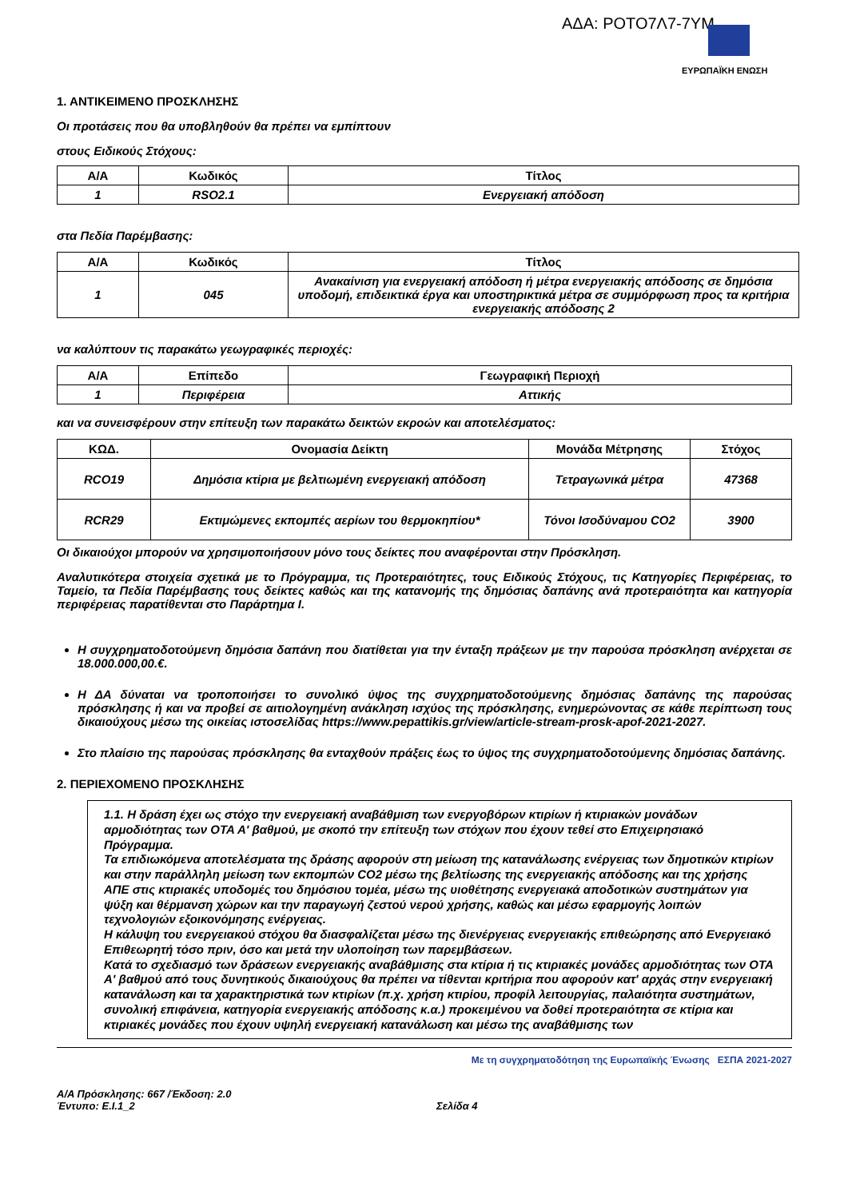ΑΔΑ: ΡΟΤΟ7Λ7-7ΥΜ
ΕΥΡΩΠΑΪΚΗ ΕΝΩΣΗ
1. ΑΝΤΙΚΕΙΜΕΝΟ ΠΡΟΣΚΛΗΣΗΣ
Οι προτάσεις που θα υποβληθούν θα πρέπει να εμπίπτουν
στους Ειδικούς Στόχους:
| Α/Α | Κωδικός | Τίτλος |
| --- | --- | --- |
| 1 | RSO2.1 | Ενεργειακή απόδοση |
στα Πεδία Παρέμβασης:
| Α/Α | Κωδικός | Τίτλος |
| --- | --- | --- |
| 1 | 045 | Ανακαίνιση για ενεργειακή απόδοση ή μέτρα ενεργειακής απόδοσης σε δημόσια υποδομή, επιδεικτικά έργα και υποστηρικτικά μέτρα σε συμμόρφωση προς τα κριτήρια ενεργειακής απόδοσης 2 |
να καλύπτουν τις παρακάτω γεωγραφικές περιοχές:
| Α/Α | Επίπεδο | Γεωγραφική Περιοχή |
| --- | --- | --- |
| 1 | Περιφέρεια | Αττικής |
και να συνεισφέρουν στην επίτευξη των παρακάτω δεικτών εκροών και αποτελέσματος:
| ΚΩΔ. | Ονομασία Δείκτη | Μονάδα Μέτρησης | Στόχος |
| --- | --- | --- | --- |
| RCO19 | Δημόσια κτίρια με βελτιωμένη ενεργειακή απόδοση | Τετραγωνικά μέτρα | 47368 |
| RCR29 | Εκτιμώμενες εκπομπές αερίων του θερμοκηπίου* | Τόνοι Ισοδύναμου CO2 | 3900 |
Οι δικαιούχοι μπορούν να χρησιμοποιήσουν μόνο τους δείκτες που αναφέρονται στην Πρόσκληση.
Αναλυτικότερα στοιχεία σχετικά με το Πρόγραμμα, τις Προτεραιότητες, τους Ειδικούς Στόχους, τις Κατηγορίες Περιφέρειας, το Ταμείο, τα Πεδία Παρέμβασης τους δείκτες καθώς και της κατανομής της δημόσιας δαπάνης ανά προτεραιότητα και κατηγορία περιφέρειας παρατίθενται στο Παράρτημα Ι.
Η συγχρηματοδοτούμενη δημόσια δαπάνη που διατίθεται για την ένταξη πράξεων με την παρούσα πρόσκληση ανέρχεται σε 18.000.000,00.€.
Η ΔΑ δύναται να τροποποιήσει το συνολικό ύψος της συγχρηματοδοτούμενης δημόσιας δαπάνης της παρούσας πρόσκλησης ή και να προβεί σε αιτιολογημένη ανάκληση ισχύος της πρόσκλησης, ενημερώνοντας σε κάθε περίπτωση τους δικαιούχους μέσω της οικείας ιστοσελίδας https://www.pepattikis.gr/view/article-stream-prosk-apof-2021-2027.
Στο πλαίσιο της παρούσας πρόσκλησης θα ενταχθούν πράξεις έως το ύψος της συγχρηματοδοτούμενης δημόσιας δαπάνης.
2. ΠΕΡΙΕΧΟΜΕΝΟ ΠΡΟΣΚΛΗΣΗΣ
1.1. Η δράση έχει ως στόχο την ενεργειακή αναβάθμιση των ενεργοβόρων κτιρίων ή κτιριακών μονάδων αρμοδιότητας των ΟΤΑ Α' βαθμού, με σκοπό την επίτευξη των στόχων που έχουν τεθεί στο Επιχειρησιακό Πρόγραμμα.
Τα επιδιωκόμενα αποτελέσματα της δράσης αφορούν στη μείωση της κατανάλωσης ενέργειας των δημοτικών κτιρίων και στην παράλληλη μείωση των εκπομπών CO2 μέσω της βελτίωσης της ενεργειακής απόδοσης και της χρήσης ΑΠΕ στις κτιριακές υποδομές του δημόσιου τομέα, μέσω της υιοθέτησης ενεργειακά αποδοτικών συστημάτων για ψύξη και θέρμανση χώρων και την παραγωγή ζεστού νερού χρήσης, καθώς και μέσω εφαρμογής λοιπών τεχνολογιών εξοικονόμησης ενέργειας.
Η κάλυψη του ενεργειακού στόχου θα διασφαλίζεται μέσω της διενέργειας ενεργειακής επιθεώρησης από Ενεργειακό Επιθεωρητή τόσο πριν, όσο και μετά την υλοποίηση των παρεμβάσεων.
Κατά το σχεδιασμό των δράσεων ενεργειακής αναβάθμισης στα κτίρια ή τις κτιριακές μονάδες αρμοδιότητας των ΟΤΑ Α' βαθμού από τους δυνητικούς δικαιούχους θα πρέπει να τίθενται κριτήρια που αφορούν κατ' αρχάς στην ενεργειακή κατανάλωση και τα χαρακτηριστικά των κτιρίων (π.χ. χρήση κτιρίου, προφίλ λειτουργίας, παλαιότητα συστημάτων, συνολική επιφάνεια, κατηγορία ενεργειακής απόδοσης κ.α.) προκειμένου να δοθεί προτεραιότητα σε κτίρια και κτιριακές μονάδες που έχουν υψηλή ενεργειακή κατανάλωση και μέσω της αναβάθμισης των
Με τη συγχρηματοδότηση της Ευρωπαϊκής Ένωσης ΕΣΠΑ 2021-2027
Α/Α Πρόσκλησης: 667 /Έκδοση: 2.0
Έντυπο: Ε.Ι.1_2 Σελίδα 4